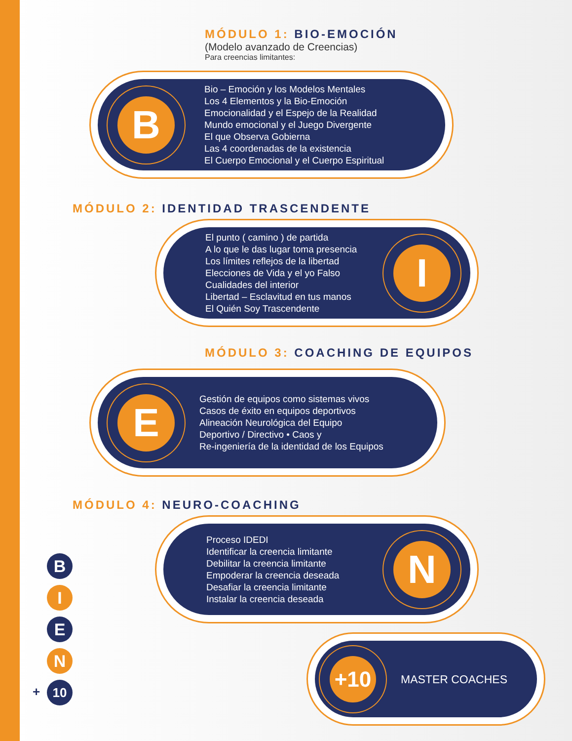MÓDULO 1: BIO-EMOCIÓN
(Modelo avanzado de Creencias)
Para creencias limitantes:
B
Bio – Emoción y los Modelos Mentales
Los 4 Elementos y la Bio-Emoción
Emocionalidad y el Espejo de la Realidad
Mundo emocional y el Juego Divergente
El que Observa Gobierna
Las 4 coordenadas de la existencia
El Cuerpo Emocional y el Cuerpo Espiritual
MÓDULO 2: IDENTIDAD TRASCENDENTE
El punto ( camino ) de partida
A lo que le das lugar toma presencia
Los límites reflejos de la libertad
Elecciones de Vida y el yo Falso
Cualidades del interior
Libertad – Esclavitud en tus manos
El Quién Soy Trascendente
I
MÓDULO 3: COACHING DE EQUIPOS
E
Gestión de equipos como sistemas vivos
Casos de éxito en equipos deportivos
Alineación Neurológica del Equipo
Deportivo / Directivo • Caos y
Re-ingeniería de la identidad de los Equipos
MÓDULO 4: NEURO-COACHING
Proceso IDEDI
Identificar la creencia limitante
Debilitar la creencia limitante
Empoderar la creencia deseada
Desafiar la creencia limitante
Instalar la creencia deseada
N
+10
MASTER COACHES
B
I
E
N
10
+